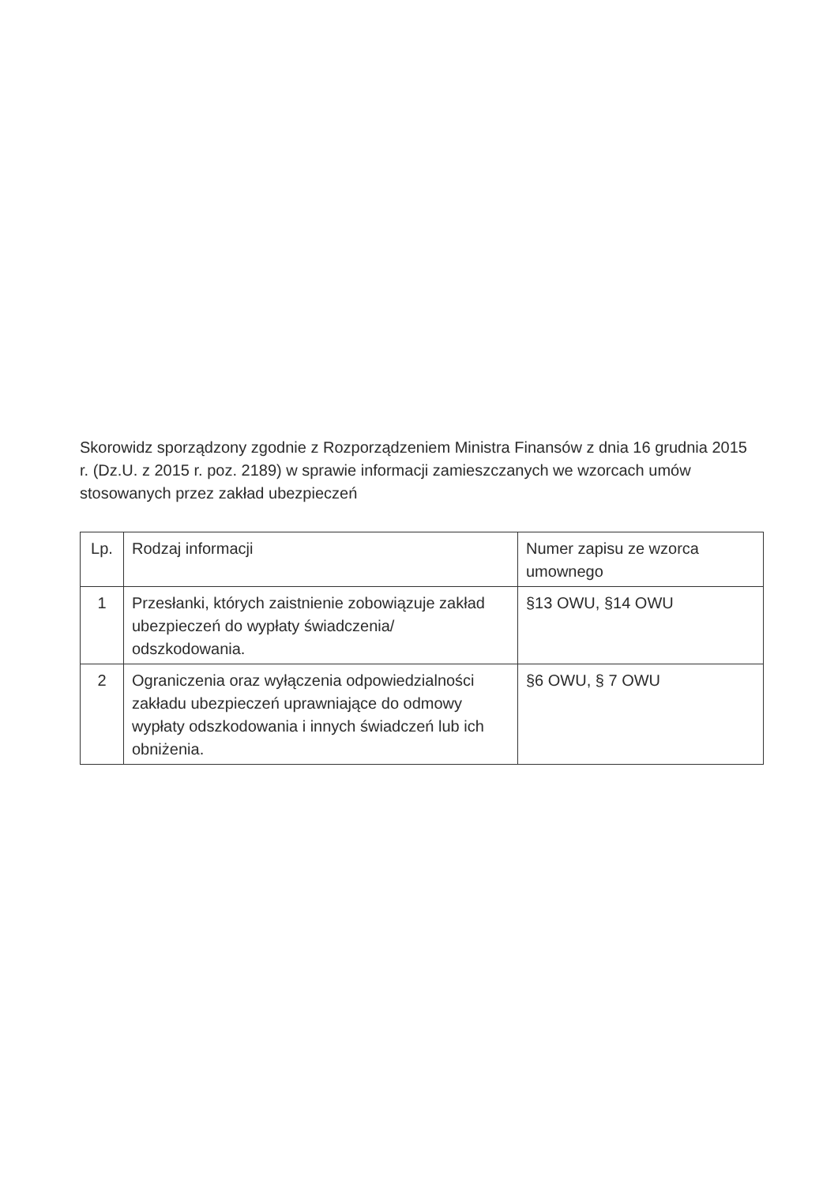Skorowidz sporządzony zgodnie z Rozporządzeniem Ministra Finansów z dnia 16 grudnia 2015 r. (Dz.U. z 2015 r. poz. 2189) w sprawie informacji zamieszczanych we wzorcach umów stosowanych przez zakład ubezpieczeń
| Lp. | Rodzaj informacji | Numer zapisu ze wzorca umownego |
| 1 | Przesłanki, których zaistnienie zobowiązuje zakład ubezpieczeń do wypłaty świadczenia/ odszkodowania. | §13 OWU, §14 OWU |
| 2 | Ograniczenia oraz wyłączenia odpowiedzialności zakładu ubezpieczeń uprawniające do odmowy wypłaty odszkodowania i innych świadczeń lub ich obniżenia. | §6 OWU, § 7 OWU |